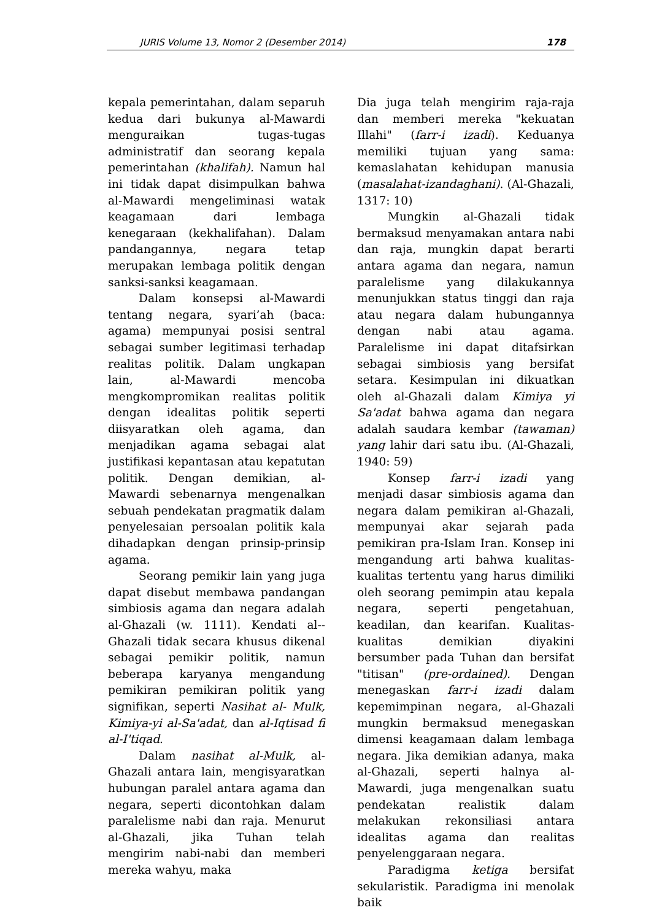JURIS Volume 13, Nomor 2 (Desember 2014) 178
kepala pemerintahan, dalam separuh kedua dari bukunya al-Mawardi menguraikan tugas-tugas administratif dan seorang kepala pemerintahan (khalifah). Namun hal ini tidak dapat disimpulkan bahwa al-Mawardi mengeliminasi watak keagamaan dari lembaga kenegaraan (kekhalifahan). Dalam pandangannya, negara tetap merupakan lembaga politik dengan sanksi-sanksi keagamaan.
Dalam konsepsi al-Mawardi tentang negara, syari’ah (baca: agama) mempunyai posisi sentral sebagai sumber legitimasi terhadap realitas politik. Dalam ungkapan lain, al-Mawardi mencoba mengkompromikan realitas politik dengan idealitas politik seperti diisyaratkan oleh agama, dan menjadikan agama sebagai alat justifikasi kepantasan atau kepatutan politik. Dengan demikian, al-Mawardi sebenarnya mengenalkan sebuah pendekatan pragmatik dalam penyelesaian persoalan politik kala dihadapkan dengan prinsip-prinsip agama.
Seorang pemikir lain yang juga dapat disebut membawa pandangan simbiosis agama dan negara adalah al-Ghazali (w. 1111). Kendati al--Ghazali tidak secara khusus dikenal sebagai pemikir politik, namun beberapa karyanya mengandung pemikiran pemikiran politik yang signifikan, seperti Nasihat al- Mulk, Kimiya-yi al-Sa'adat, dan al-Iqtisad fi al-I'tiqad.
Dalam nasihat al-Mulk, al-Ghazali antara lain, mengisyaratkan hubungan paralel antara agama dan negara, seperti dicontohkan dalam paralelisme nabi dan raja. Menurut al-Ghazali, jika Tuhan telah mengirim nabi-nabi dan memberi mereka wahyu, maka
Dia juga telah mengirim raja-raja dan memberi mereka "kekuatan Illahi" (farr-i izadi). Keduanya memiliki tujuan yang sama: kemaslahatan kehidupan manusia (masalahat-izandaghani). (Al-Ghazali, 1317: 10)
Mungkin al-Ghazali tidak bermaksud menyamakan antara nabi dan raja, mungkin dapat berarti antara agama dan negara, namun paralelisme yang dilakukannya menunjukkan status tinggi dan raja atau negara dalam hubungannya dengan nabi atau agama. Paralelisme ini dapat ditafsirkan sebagai simbiosis yang bersifat setara. Kesimpulan ini dikuatkan oleh al-Ghazali dalam Kimiya yi Sa'adat bahwa agama dan negara adalah saudara kembar (tawaman) yang lahir dari satu ibu. (Al-Ghazali, 1940: 59)
Konsep farr-i izadi yang menjadi dasar simbiosis agama dan negara dalam pemikiran al-Ghazali, mempunyai akar sejarah pada pemikiran pra-Islam Iran. Konsep ini mengandung arti bahwa kualitas-kualitas tertentu yang harus dimiliki oleh seorang pemimpin atau kepala negara, seperti pengetahuan, keadilan, dan kearifan. Kualitas-kualitas demikian diyakini bersumber pada Tuhan dan bersifat "titisan" (pre-ordained). Dengan menegaskan farr-i izadi dalam kepemimpinan negara, al-Ghazali mungkin bermaksud menegaskan dimensi keagamaan dalam lembaga negara. Jika demikian adanya, maka al-Ghazali, seperti halnya al-Mawardi, juga mengenalkan suatu pendekatan realistik dalam melakukan rekonsiliasi antara idealitas agama dan realitas penyelenggaraan negara.
Paradigma ketiga bersifat sekularistik. Paradigma ini menolak baik